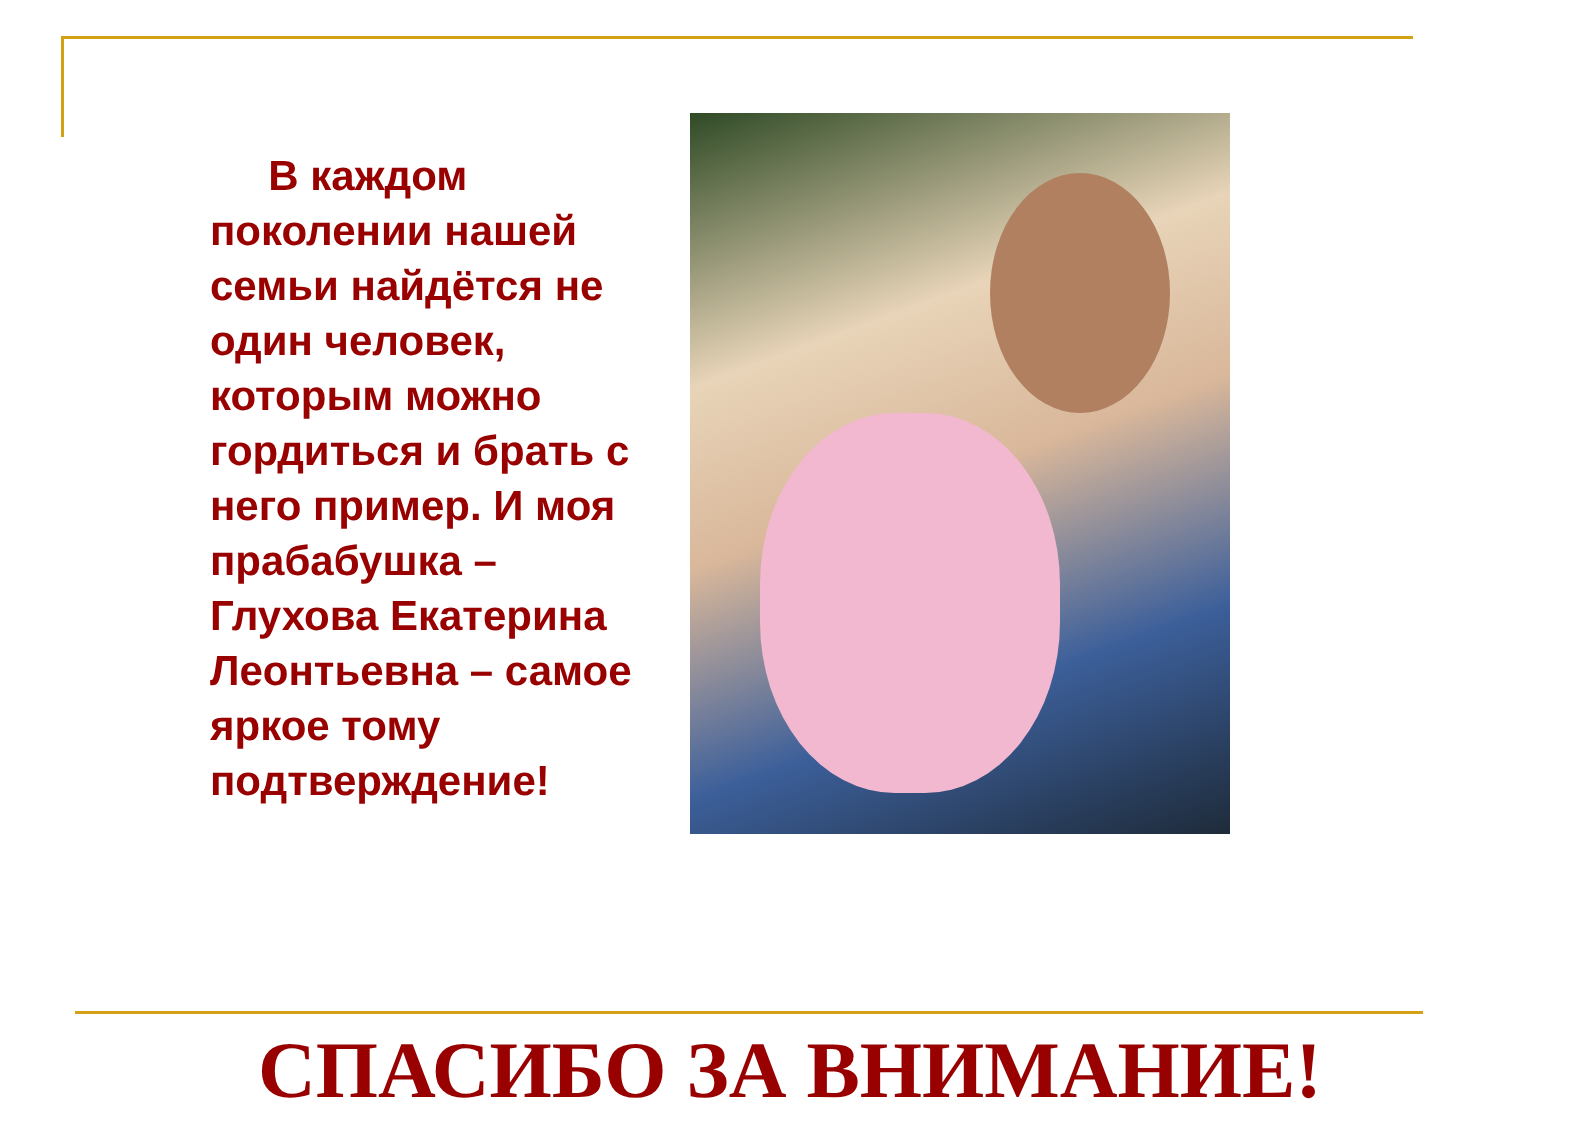В каждом поколении нашей семьи найдётся не один человек, которым можно гордиться и брать с него пример. И моя прабабушка – Глухова Екатерина Леонтьевна – самое яркое тому подтверждение!
СПАСИБО ЗА ВНИМАНИЕ!